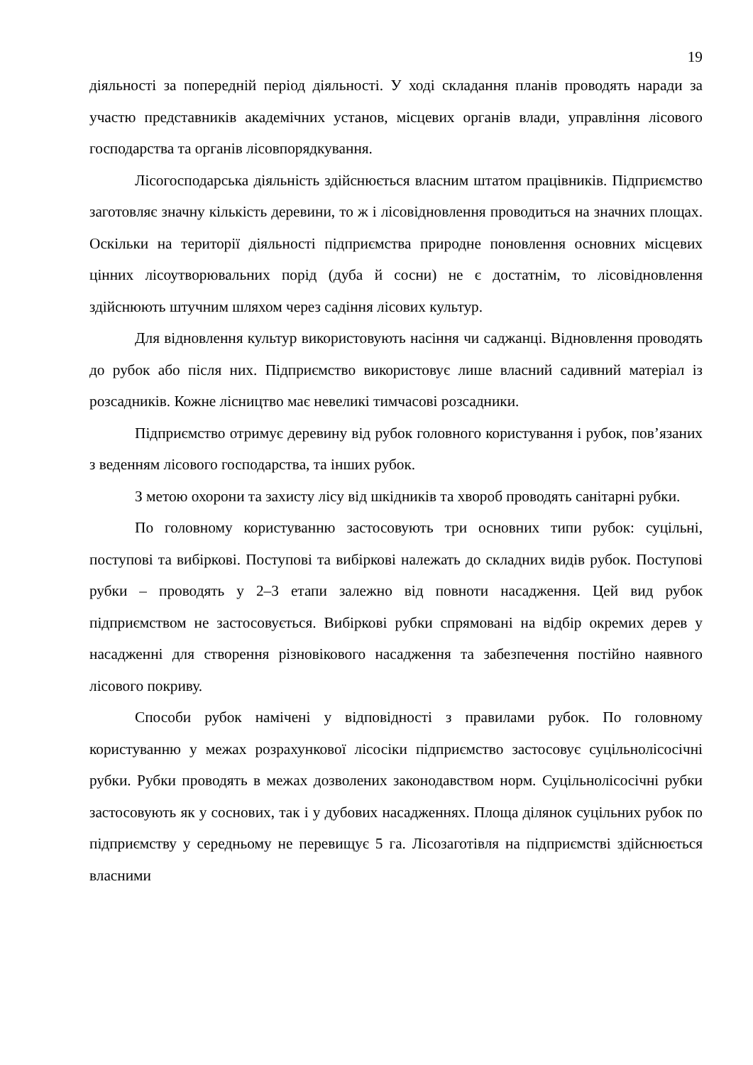19
діяльності за попередній період діяльності. У ході складання планів проводять наради за участю представників академічних установ, місцевих органів влади, управління лісового господарства та органів лісовпорядкування.
Лісогосподарська діяльність здійснюється власним штатом працівників. Підприємство заготовляє значну кількість деревини, то ж і лісовідновлення проводиться на значних площах. Оскільки на території діяльності підприємства природне поновлення основних місцевих цінних лісоутворювальних порід (дуба й сосни) не є достатнім, то лісовідновлення здійснюють штучним шляхом через садіння лісових культур.
Для відновлення культур використовують насіння чи саджанці. Відновлення проводять до рубок або після них. Підприємство використовує лише власний садивний матеріал із розсадників. Кожне лісництво має невеликі тимчасові розсадники.
Підприємство отримує деревину від рубок головного користування і рубок, пов’язаних з веденням лісового господарства, та інших рубок.
З метою охорони та захисту лісу від шкідників та хвороб проводять санітарні рубки.
По головному користуванню застосовують три основних типи рубок: суцільні, поступові та вибіркові. Поступові та вибіркові належать до складних видів рубок. Поступові рубки – проводять у 2–3 етапи залежно від повноти насадження. Цей вид рубок підприємством не застосовується. Вибіркові рубки спрямовані на відбір окремих дерев у насадженні для створення різновікового насадження та забезпечення постійно наявного лісового покриву.
Способи рубок намічені у відповідності з правилами рубок. По головному користуванню у межах розрахункової лісосіки підприємство застосовує суцільнолісосічні рубки. Рубки проводять в межах дозволених законодавством норм. Суцільнолісосічні рубки застосовують як у соснових, так і у дубових насадженнях. Площа ділянок суцільних рубок по підприємству у середньому не перевищує 5 га. Лісозаготівля на підприємстві здійснюється власними